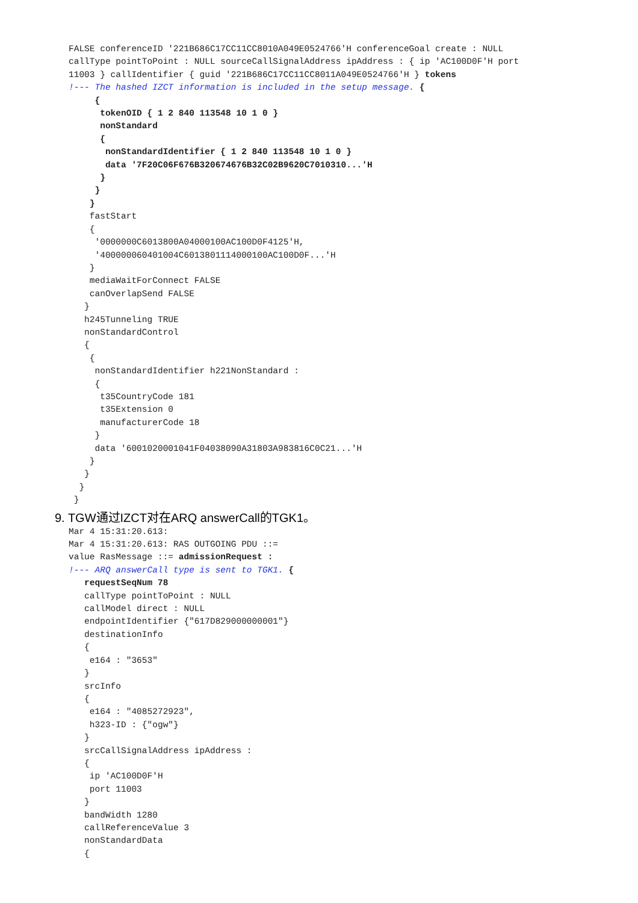FALSE conferenceID '221B686C17CC11CC8010A049E0524766'H conferenceGoal create : NULL
callType pointToPoint : NULL sourceCallSignalAddress ipAddress : { ip 'AC100D0F'H port
11003 } callIdentifier { guid '221B686C17CC11CC8011A049E0524766'H } tokens
!--- The hashed IZCT information is included in the setup message. {
     {
      tokenOID { 1 2 840 113548 10 1 0 }
      nonStandard
      {
       nonStandardIdentifier { 1 2 840 113548 10 1 0 }
       data '7F20C06F676B320674676B32C02B9620C7010310...'H
      }
     }
    }
    fastStart
    {
     '0000000C6013800A04000100AC100D0F4125'H,
     '400000060401004C6013801114000100AC100D0F...'H
    }
    mediaWaitForConnect FALSE
    canOverlapSend FALSE
   }
   h245Tunneling TRUE
   nonStandardControl
   {
    {
     nonStandardIdentifier h221NonStandard :
     {
      t35CountryCode 181
      t35Extension 0
      manufacturerCode 18
     }
     data '6001020001041F04038090A31803A983816C0C21...'H
    }
   }
  }
 }
9. TGW通过IZCT对在ARQ answerCall的TGK1。
Mar 4 15:31:20.613:
Mar 4 15:31:20.613: RAS OUTGOING PDU ::=
value RasMessage ::= admissionRequest :
!--- ARQ answerCall type is sent to TGK1. {
   requestSeqNum 78
   callType pointToPoint : NULL
   callModel direct : NULL
   endpointIdentifier {"617D829000000001"}
   destinationInfo
   {
    e164 : "3653"
   }
   srcInfo
   {
    e164 : "4085272923",
    h323-ID : {"ogw"}
   }
   srcCallSignalAddress ipAddress :
   {
    ip 'AC100D0F'H
    port 11003
   }
   bandWidth 1280
   callReferenceValue 3
   nonStandardData
   {